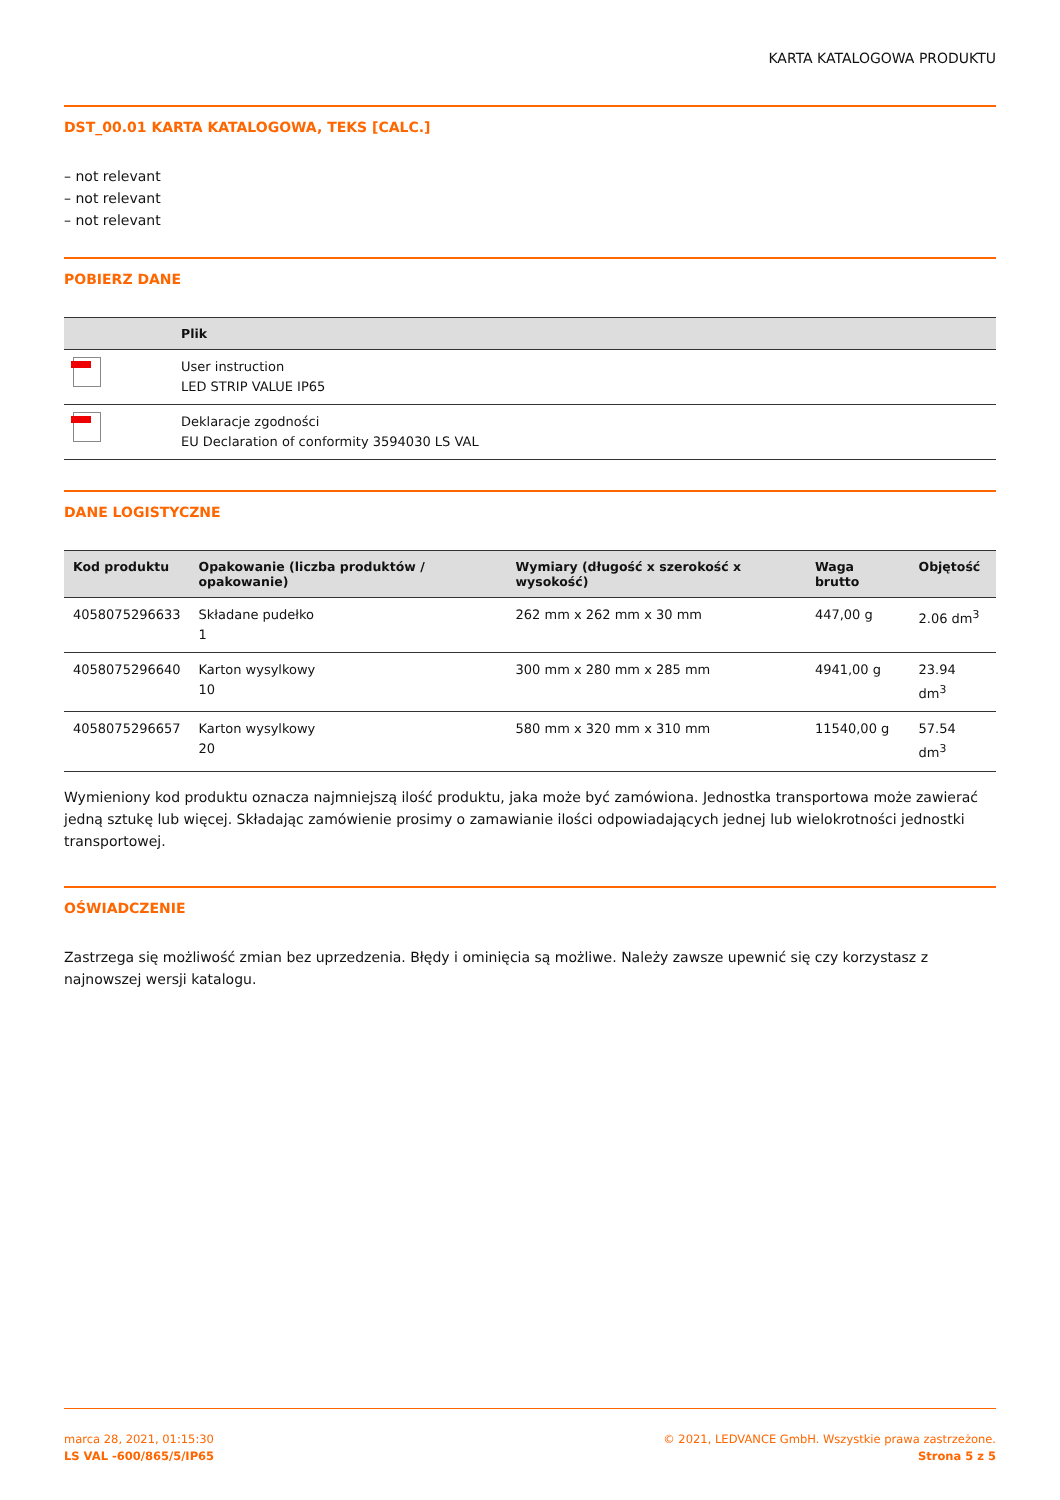KARTA KATALOGOWA PRODUKTU
DST_00.01 KARTA KATALOGOWA, TEKS [CALC.]
– not relevant
– not relevant
– not relevant
POBIERZ DANE
| | Plik |
| --- | --- |
| | User instruction LED STRIP VALUE IP65 |
| | Deklaracje zgodności EU Declaration of conformity 3594030 LS VAL |
DANE LOGISTYCZNE
| Kod produktu | Opakowanie (liczba produktów / opakowanie) | Wymiary (długość x szerokość x wysokość) | Waga brutto | Objętość |
| --- | --- | --- | --- | --- |
| 4058075296633 | Składane pudełko 1 | 262 mm x 262 mm x 30 mm | 447,00 g | 2.06 dm<sup>3</sup> |
| 4058075296640 | Karton wysylkowy 10 | 300 mm x 280 mm x 285 mm | 4941,00 g | 23.94 dm<sup>3</sup> |
| 4058075296657 | Karton wysylkowy 20 | 580 mm x 320 mm x 310 mm | 11540,00 g | 57.54 dm<sup>3</sup> |
Wymieniony kod produktu oznacza najmniejszą ilość produktu, jaka może być zamówiona. Jednostka transportowa może zawierać jedną sztukę lub więcej. Składając zamówienie prosimy o zamawianie ilości odpowiadających jednej lub wielokrotności jednostki transportowej.
OŚWIADCZENIE
Zastrzega się możliwość zmian bez uprzedzenia. Błędy i ominięcia są możliwe. Należy zawsze upewnić się czy korzystasz z najnowszej wersji katalogu.
marca 28, 2021, 01:15:30
LS VAL -600/865/5/IP65
© 2021, LEDVANCE GmbH. Wszystkie prawa zastrzeżone.
Strona 5 z 5